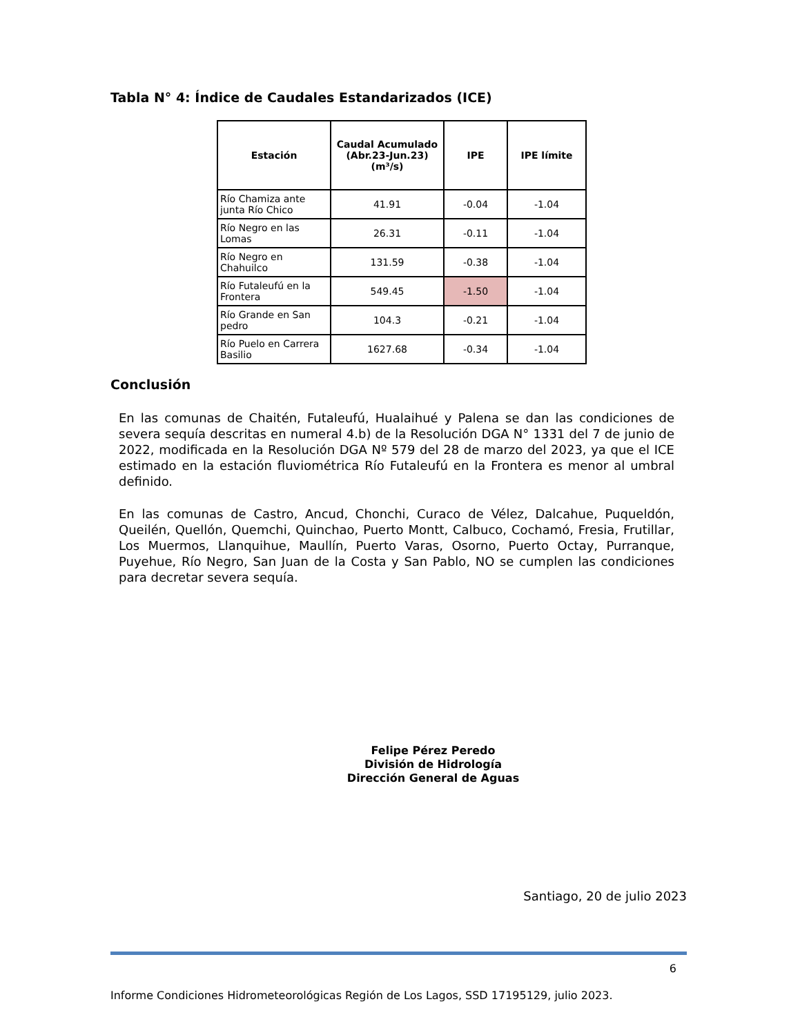Tabla N° 4: Índice de Caudales Estandarizados (ICE)
| Estación | Caudal Acumulado (Abr.23-Jun.23)(m³/s) | IPE | IPE límite |
| --- | --- | --- | --- |
| Río Chamiza ante junta Río Chico | 41.91 | -0.04 | -1.04 |
| Río Negro en las Lomas | 26.31 | -0.11 | -1.04 |
| Río Negro en Chahuilco | 131.59 | -0.38 | -1.04 |
| Río Futaleufú en la Frontera | 549.45 | -1.50 | -1.04 |
| Río Grande en San pedro | 104.3 | -0.21 | -1.04 |
| Río Puelo en Carrera Basilio | 1627.68 | -0.34 | -1.04 |
Conclusión
En las comunas de Chaitén, Futaleufú, Hualaihué y Palena se dan las condiciones de severa sequía descritas en numeral 4.b) de la Resolución DGA N° 1331 del 7 de junio de 2022, modificada en la Resolución DGA Nº 579 del 28 de marzo del 2023, ya que el ICE estimado en la estación fluviométrica Río Futaleufú en la Frontera es menor al umbral definido.
En las comunas de Castro, Ancud, Chonchi, Curaco de Vélez, Dalcahue, Puqueldón, Queilén, Quellón, Quemchi, Quinchao, Puerto Montt, Calbuco, Cochamó, Fresia, Frutillar, Los Muermos, Llanquihue, Maullín, Puerto Varas, Osorno, Puerto Octay, Purranque, Puyehue, Río Negro, San Juan de la Costa y San Pablo, NO se cumplen las condiciones para decretar severa sequía.
Felipe Pérez Peredo
División de Hidrología
Dirección General de Aguas
Santiago, 20 de julio 2023
6
Informe Condiciones Hidrometeorológicas Región de Los Lagos, SSD 17195129, julio 2023.